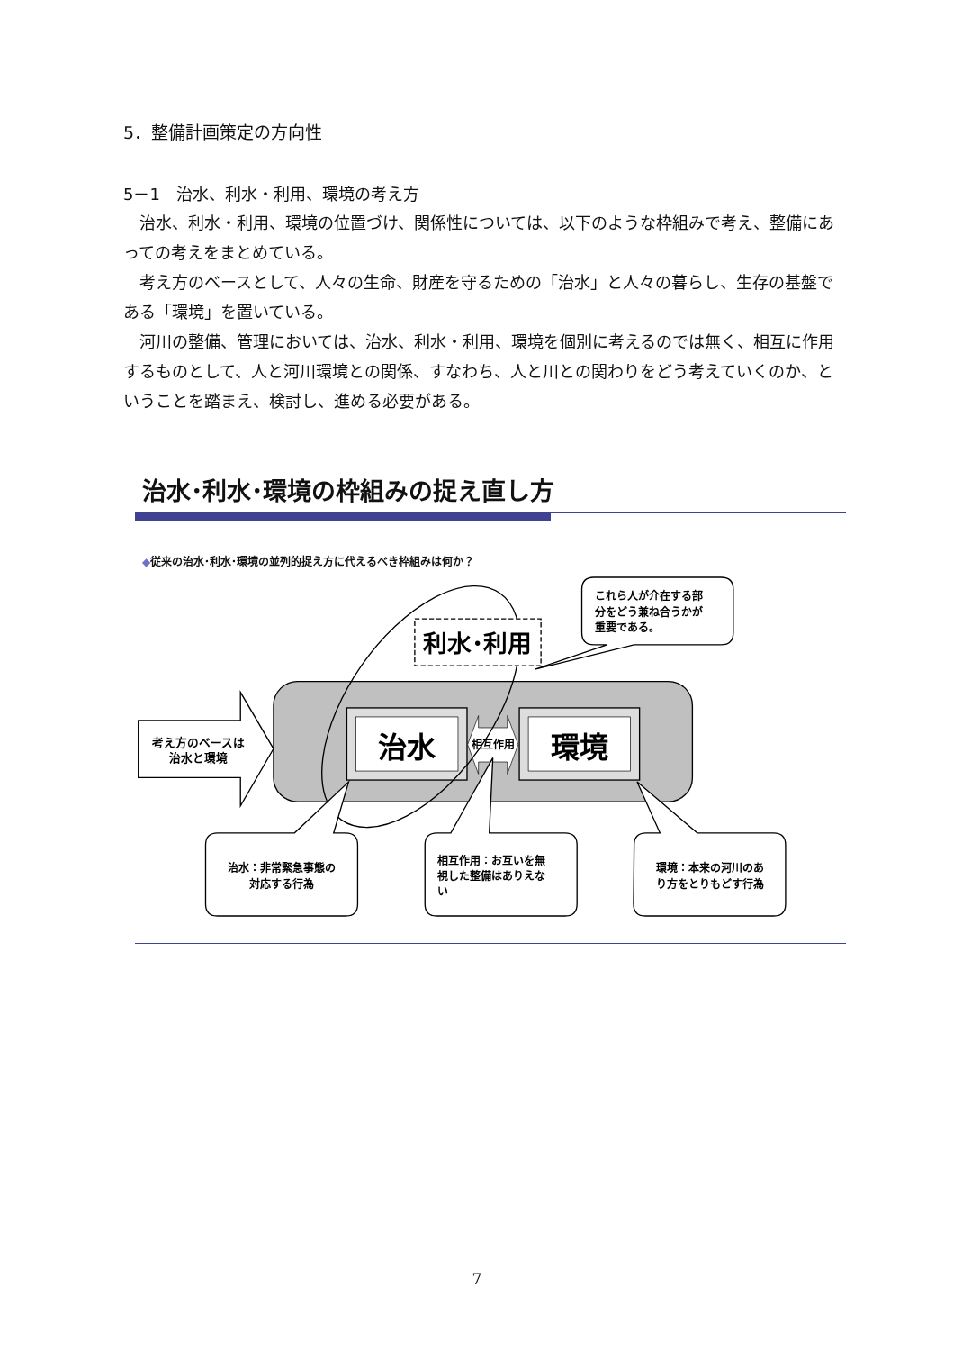5．整備計画策定の方向性
5－1　治水、利水・利用、環境の考え方
治水、利水・利用、環境の位置づけ、関係性については、以下のような枠組みで考え、整備にあっての考えをまとめている。
考え方のベースとして、人々の生命、財産を守るための「治水」と人々の暮らし、生存の基盤である「環境」を置いている。
河川の整備、管理においては、治水、利水・利用、環境を個別に考えるのでは無く、相互に作用するものとして、人と河川環境との関係、すなわち、人と川との関わりをどう考えていくのか、ということを踏まえ、検討し、進める必要がある。
治水･利水･環境の枠組みの捉え直し方
◆従来の治水･利水･環境の並列的捉え方に代えるべき枠組みは何か？
これら人が介在する部
分をどう兼ね合うかが
重要である。
考え方のベースは
治水と環境
治水
環境
相互作用
利水･利用
治水：非常緊急事態の
対応する行為
相互作用：お互いを無
視した整備はありえな
い
環境：本来の河川のあ
り方をとりもどす行為
7